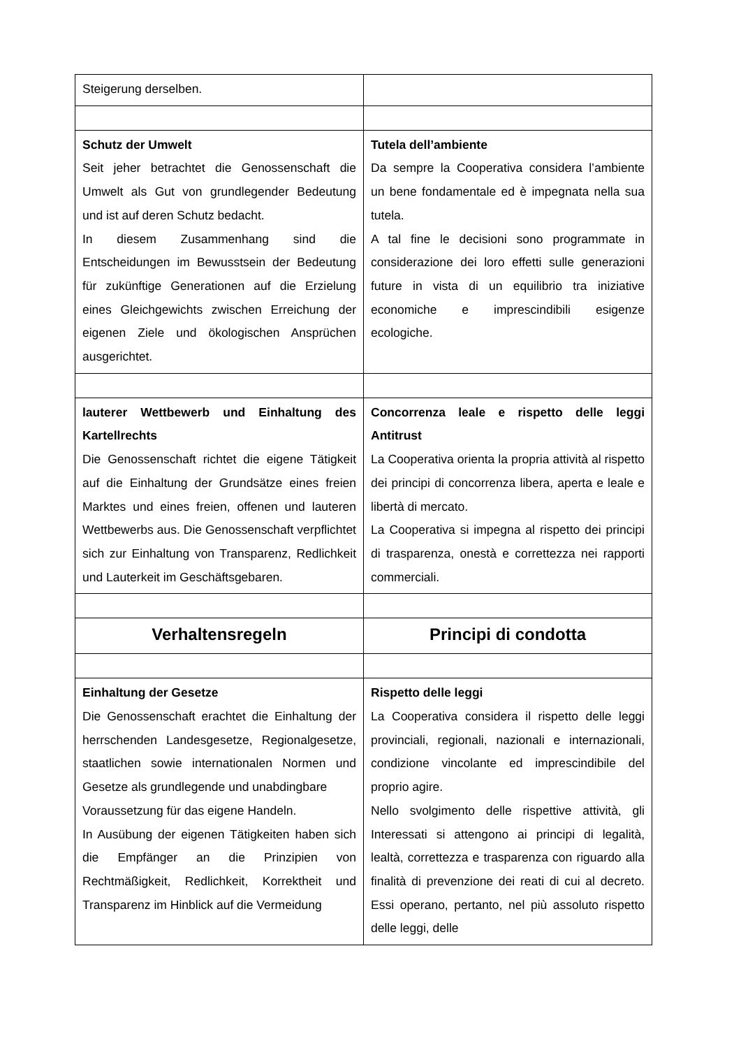| Steigerung derselben. | |
| Schutz der Umwelt Seit jeher betrachtet die Genossenschaft die Umwelt als Gut von grundlegender Bedeutung und ist auf deren Schutz bedacht. In diesem Zusammenhang sind die Entscheidungen im Bewusstsein der Bedeutung für zukünftige Generationen auf die Erzielung eines Gleichgewichts zwischen Erreichung der eigenen Ziele und ökologischen Ansprüchen ausgerichtet. | Tutela dell’ambiente Da sempre la Cooperativa considera l’ambiente un bene fondamentale ed è impegnata nella sua tutela. A tal fine le decisioni sono programmate in considerazione dei loro effetti sulle generazioni future in vista di un equilibrio tra iniziative economiche e imprescindibili esigenze ecologiche. |
| lauterer Wettbewerb und Einhaltung des Kartellrechts Die Genossenschaft richtet die eigene Tätigkeit auf die Einhaltung der Grundsätze eines freien Marktes und eines freien, offenen und lauteren Wettbewerbs aus. Die Genossenschaft verpflichtet sich zur Einhaltung von Transparenz, Redlichkeit und Lauterkeit im Geschäftsgebaren. | Concorrenza leale e rispetto delle leggi Antitrust La Cooperativa orienta la propria attività al rispetto dei principi di concorrenza libera, aperta e leale e libertà di mercato. La Cooperativa si impegna al rispetto dei principi di trasparenza, onestà e correttezza nei rapporti commerciali. |
| Verhaltensregeln | Principi di condotta |
| Einhaltung der Gesetze Die Genossenschaft erachtet die Einhaltung der herrschenden Landesgesetze, Regionalgesetze, staatlichen sowie internationalen Normen und Gesetze als grundlegende und unabdingbare Voraussetzung für das eigene Handeln. In Ausübung der eigenen Tätigkeiten haben sich die Empfänger an die Prinzipien von Rechtmäßigkeit, Redlichkeit, Korrektheit und Transparenz im Hinblick auf die Vermeidung | Rispetto delle leggi La Cooperativa considera il rispetto delle leggi provinciali, regionali, nazionali e internazionali, condizione vincolante ed imprescindibile del proprio agire. Nello svolgimento delle rispettive attività, gli Interessati si attengono ai principi di legalità, lealtà, correttezza e trasparenza con riguardo alla finalità di prevenzione dei reati di cui al decreto. Essi operano, pertanto, nel più assoluto rispetto delle leggi, delle |